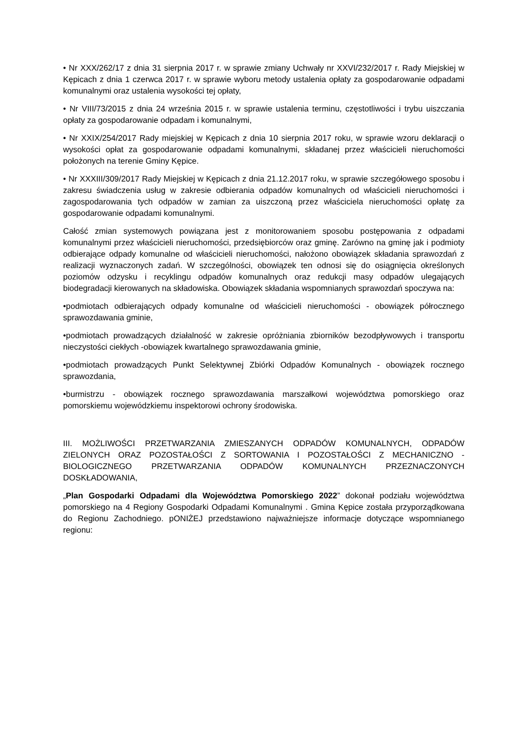• Nr XXX/262/17 z dnia 31 sierpnia 2017 r. w sprawie zmiany Uchwały nr XXVI/232/2017 r. Rady Miejskiej w Kępicach z dnia 1 czerwca 2017 r. w sprawie wyboru metody ustalenia opłaty za gospodarowanie odpadami komunalnymi oraz ustalenia wysokości tej opłaty,
• Nr VIII/73/2015 z dnia 24 września 2015 r. w sprawie ustalenia terminu, częstotliwości i trybu uiszczania opłaty za gospodarowanie odpadam i komunalnymi,
• Nr XXIX/254/2017 Rady miejskiej w Kępicach z dnia 10 sierpnia 2017 roku, w sprawie wzoru deklaracji o wysokości opłat za gospodarowanie odpadami komunalnymi, składanej przez właścicieli nieruchomości położonych na terenie Gminy Kępice.
• Nr XXXIII/309/2017 Rady Miejskiej w Kępicach z dnia 21.12.2017 roku, w sprawie szczegółowego sposobu i zakresu świadczenia usług w zakresie odbierania odpadów komunalnych od właścicieli nieruchomości i zagospodarowania tych odpadów w zamian za uiszczoną przez właściciela nieruchomości opłatę za gospodarowanie odpadami komunalnymi.
Całość zmian systemowych powiązana jest z monitorowaniem sposobu postępowania z odpadami komunalnymi przez właścicieli nieruchomości, przedsiębiorców oraz gminę. Zarówno na gminę jak i podmioty odbierające odpady komunalne od właścicieli nieruchomości, nałożono obowiązek składania sprawozdań z realizacji wyznaczonych zadań. W szczególności, obowiązek ten odnosi się do osiągnięcia określonych poziomów odzysku i recyklingu odpadów komunalnych oraz redukcji masy odpadów ulegających biodegradacji kierowanych na składowiska. Obowiązek składania wspomnianych sprawozdań spoczywa na:
•podmiotach odbierających odpady komunalne od właścicieli nieruchomości - obowiązek półrocznego sprawozdawania gminie,
•podmiotach prowadzących działalność w zakresie opróżniania zbiorników bezodpływowych i transportu nieczystości ciekłych -obowiązek kwartalnego sprawozdawania gminie,
•podmiotach prowadzących Punkt Selektywnej Zbiórki Odpadów Komunalnych - obowiązek rocznego sprawozdania,
•burmistrzu - obowiązek rocznego sprawozdawania marszałkowi województwa pomorskiego oraz pomorskiemu wojewódzkiemu inspektorowi ochrony środowiska.
III. MOŻLIWOŚCI PRZETWARZANIA ZMIESZANYCH ODPADÓW KOMUNALNYCH, ODPADÓW ZIELONYCH ORAZ POZOSTAŁOŚCI Z SORTOWANIA I POZOSTAŁOŚCI Z MECHANICZNO - BIOLOGICZNEGO PRZETWARZANIA ODPADÓW KOMUNALNYCH PRZEZNACZONYCH DOSKŁADOWANIA,
„Plan Gospodarki Odpadami dla Województwa Pomorskiego 2022” dokonał podziału województwa pomorskiego na 4 Regiony Gospodarki Odpadami Komunalnymi . Gmina Kępice została przyporządkowana do Regionu Zachodniego. pONIŻEJ przedstawiono najważniejsze informacje dotyczące wspomnianego regionu: